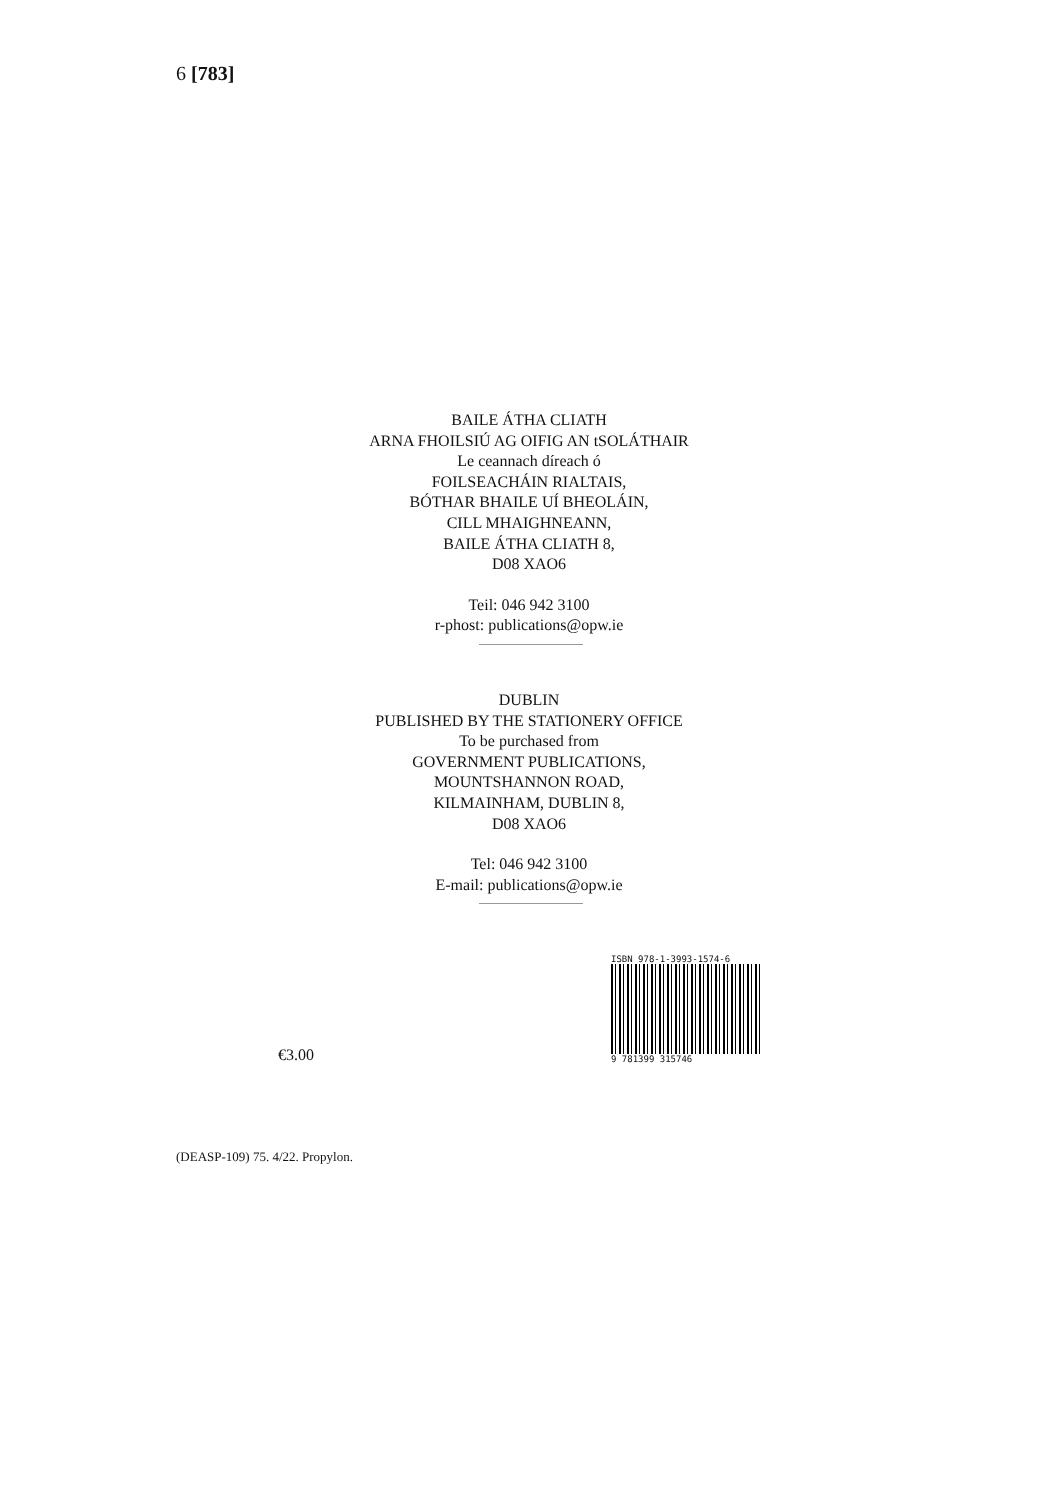6 [783]
BAILE ÁTHA CLIATH
ARNA FHOILSIÚ AG OIFIG AN tSOLÁTHAIR
Le ceannach díreach ó
FOILSEACHÁIN RIALTAIS,
BÓTHAR BHAILE UÍ BHEOLÁIN,
CILL MHAIGHNEANN,
BAILE ÁTHA CLIATH 8,
D08 XAO6
Teil: 046 942 3100
r-phost: publications@opw.ie
DUBLIN
PUBLISHED BY THE STATIONERY OFFICE
To be purchased from
GOVERNMENT PUBLICATIONS,
MOUNTSHANNON ROAD,
KILMAINHAM, DUBLIN 8,
D08 XAO6
Tel: 046 942 3100
E-mail: publications@opw.ie
€3.00
ISBN 978-1-3993-1574-6
9 781399 315746
(DEASP-109) 75. 4/22. Propylon.